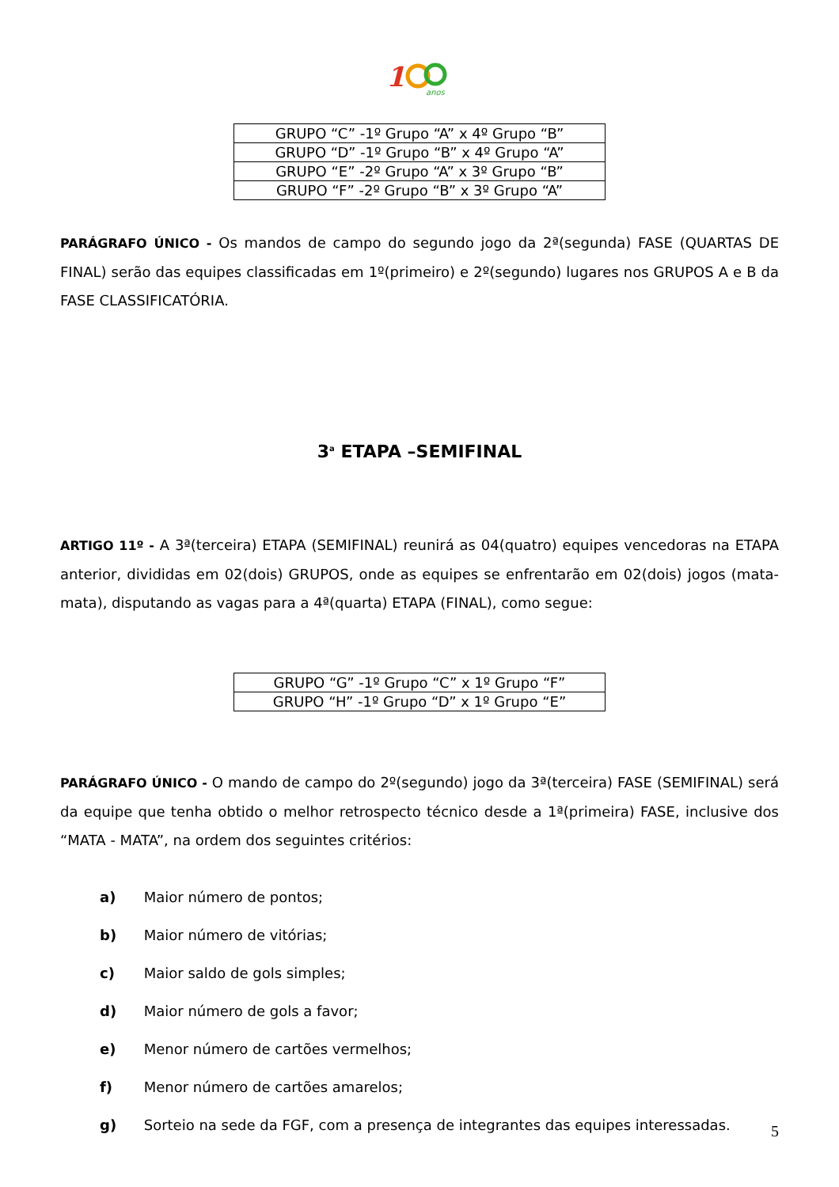1
anos
| GRUPO “C” -1º Grupo “A” x 4º Grupo “B” |
| GRUPO “D” -1º Grupo “B” x 4º Grupo “A” |
| GRUPO “E” -2º Grupo “A” x 3º Grupo “B” |
| GRUPO “F” -2º Grupo “B” x 3º Grupo “A” |
PARÁGRAFO ÚNICO - Os mandos de campo do segundo jogo da 2ª(segunda) FASE (QUARTAS DE FINAL) serão das equipes classificadas em 1º(primeiro) e 2º(segundo) lugares nos GRUPOS A e B da FASE CLASSIFICATÓRIA.
3<sup>a</sup> ETAPA –SEMIFINAL
ARTIGO 11º - A 3ª(terceira) ETAPA (SEMIFINAL) reunirá as 04(quatro) equipes vencedoras na ETAPA anterior, divididas em 02(dois) GRUPOS, onde as equipes se enfrentarão em 02(dois) jogos (mata-mata), disputando as vagas para a 4ª(quarta) ETAPA (FINAL), como segue:
| GRUPO “G” -1º Grupo “C” x 1º Grupo “F” |
| GRUPO “H” -1º Grupo “D” x 1º Grupo “E” |
PARÁGRAFO ÚNICO - O mando de campo do 2º(segundo) jogo da 3ª(terceira) FASE (SEMIFINAL) será da equipe que tenha obtido o melhor retrospecto técnico desde a 1ª(primeira) FASE, inclusive dos “MATA - MATA”, na ordem dos seguintes critérios:
a) Maior número de pontos;
b) Maior número de vitórias;
c) Maior saldo de gols simples;
d) Maior número de gols a favor;
e) Menor número de cartões vermelhos;
f) Menor número de cartões amarelos;
g) Sorteio na sede da FGF, com a presença de integrantes das equipes interessadas.
5